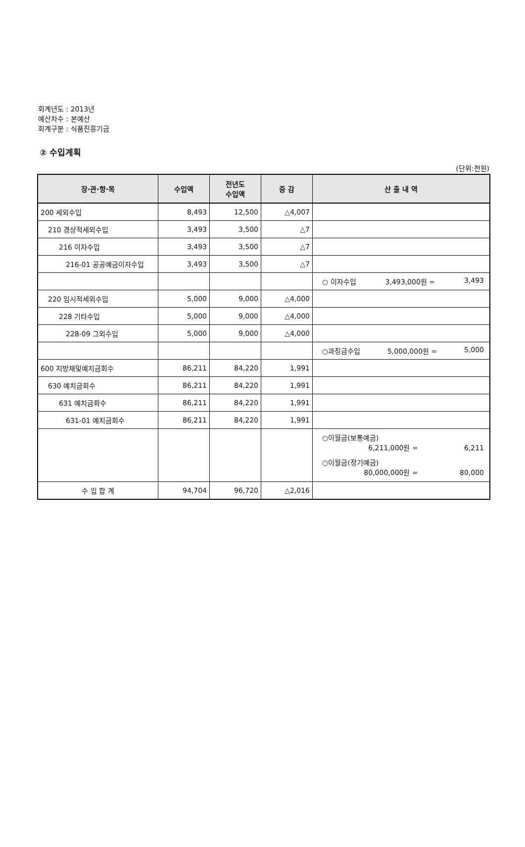회계년도 : 2013년
예산차수 : 본예산
회계구분 : 식품진흥기금
② 수입계획
(단위:천원)
| 장·관·항·목 | 수입액 | 전년도 수입액 | 증 감 | 산 출 내 역 |
| --- | --- | --- | --- | --- |
| 200 세외수입 | 8,493 | 12,500 | △4,007 | |
| 210 경상적세외수입 | 3,493 | 3,500 | △7 | |
| 216 이자수입 | 3,493 | 3,500 | △7 | |
| 216-01 공공예금이자수입 | 3,493 | 3,500 | △7 | |
| | | | | ○ 이자수입 3,493,000원 = 3,493 |
| 220 임시적세외수입 | 5,000 | 9,000 | △4,000 | |
| 228 기타수입 | 5,000 | 9,000 | △4,000 | |
| 228-09 그외수입 | 5,000 | 9,000 | △4,000 | |
| | | | | ○과징금수입 5,000,000원 = 5,000 |
| 600 지방채및예치금회수 | 86,211 | 84,220 | 1,991 | |
| 630 예치금회수 | 86,211 | 84,220 | 1,991 | |
| 631 예치금회수 | 86,211 | 84,220 | 1,991 | |
| 631-01 예치금회수 | 86,211 | 84,220 | 1,991 | |
| | | | | ○이월금(보통예금) 6,211,000원 = 6,211 ○이월금(정기예금) 80,000,000원 = 80,000 |
| 수 입 합 계 | 94,704 | 96,720 | △2,016 | |